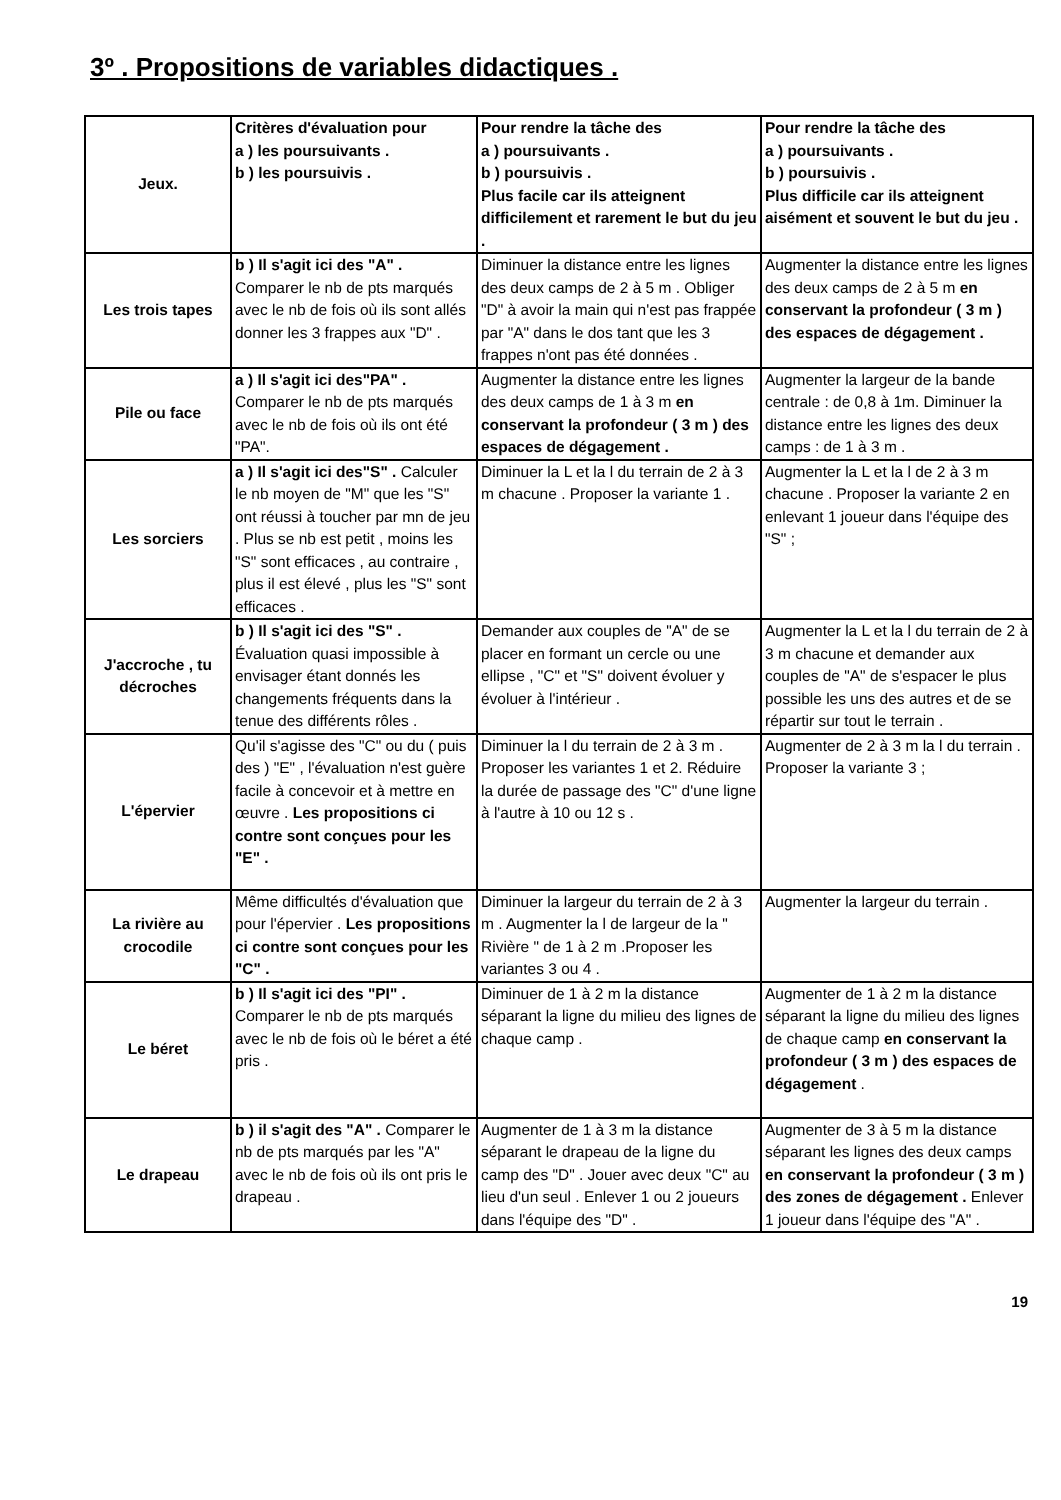3º . Propositions de variables didactiques .
| Jeux. | Critères d'évaluation pour a ) les poursuivants . b ) les poursuivis . | Pour rendre la tâche des a ) poursuivants . b ) poursuivis . Plus facile car ils atteignent difficilement et rarement le but du jeu . | Pour rendre la tâche des a ) poursuivants . b ) poursuivis . Plus difficile car ils atteignent aisément et souvent le but du jeu . |
| Les trois tapes | b ) Il s'agit ici des "A" . Comparer le nb de pts marqués avec le nb de fois où ils sont allés donner les 3 frappes aux "D" . | Diminuer la distance entre les lignes des deux camps de 2 à 5 m . Obliger "D" à avoir la main qui n'est pas frappée par "A" dans le dos tant que les 3 frappes n'ont pas été données . | Augmenter la distance entre les lignes des deux camps de 2 à 5 m en conservant la profondeur ( 3 m ) des espaces de dégagement . |
| Pile ou face | a ) Il s'agit ici des"PA" . Comparer le nb de pts marqués avec le nb de fois où ils ont été "PA". | Augmenter la distance entre les lignes des deux camps de 1 à 3 m en conservant la profondeur ( 3 m ) des espaces de dégagement . | Augmenter la largeur de la bande centrale : de 0,8 à 1m. Diminuer la distance entre les lignes des deux camps : de 1 à 3 m . |
| Les sorciers | a ) Il s'agit ici des"S" . Calculer le nb moyen de "M" que les "S" ont réussi à toucher par mn de jeu . Plus se nb est petit , moins les "S" sont efficaces , au contraire , plus il est élevé , plus les "S" sont efficaces . | Diminuer la L et la l du terrain de 2 à 3 m chacune . Proposer la variante 1 . | Augmenter la L et la l de 2 à 3 m chacune . Proposer la variante 2 en enlevant 1 joueur dans l'équipe des "S" ; |
| J'accroche , tu décroches | b ) Il s'agit ici des "S" . Évaluation quasi impossible à envisager étant donnés les changements fréquents dans la tenue des différents rôles . | Demander aux couples de "A" de se placer en formant un cercle ou une ellipse , "C" et "S" doivent évoluer y évoluer à l'intérieur . | Augmenter la L et la l du terrain de 2 à 3 m chacune et demander aux couples de "A" de s'espacer le plus possible les uns des autres et de se répartir sur tout le terrain . |
| L'épervier | Qu'il s'agisse des "C" ou du ( puis des ) "E" , l'évaluation n'est guère facile à concevoir et à mettre en œuvre . Les propositions ci contre sont conçues pour les "E" . | Diminuer la l du terrain de 2 à 3 m . Proposer les variantes 1 et 2. Réduire la durée de passage des "C" d'une ligne à l'autre à 10 ou 12 s . | Augmenter de 2 à 3 m la l du terrain . Proposer la variante 3 ; |
| La rivière au crocodile | Même difficultés d'évaluation que pour l'épervier . Les propositions ci contre sont conçues pour les "C" . | Diminuer la largeur du terrain de 2 à 3 m . Augmenter la l de largeur de la " Rivière " de 1 à 2 m .Proposer les variantes 3 ou 4 . | Augmenter la largeur du terrain . |
| Le béret | b ) Il s'agit ici des "PI" . Comparer le nb de pts marqués avec le nb de fois où le béret a été pris . | Diminuer de 1 à 2 m la distance séparant la ligne du milieu des lignes de chaque camp . | Augmenter de 1 à 2 m la distance séparant la ligne du milieu des lignes de chaque camp en conservant la profondeur ( 3 m ) des espaces de dégagement . |
| Le drapeau | b ) il s'agit des "A" . Comparer le nb de pts marqués par les "A" avec le nb de fois où ils ont pris le drapeau . | Augmenter de 1 à 3 m la distance séparant le drapeau de la ligne du camp des "D" . Jouer avec deux "C" au lieu d'un seul . Enlever 1 ou 2 joueurs dans l'équipe des "D" . | Augmenter de 3 à 5 m la distance séparant les lignes des deux camps en conservant la profondeur ( 3 m ) des zones de dégagement . Enlever 1 joueur dans l'équipe des "A" . |
19